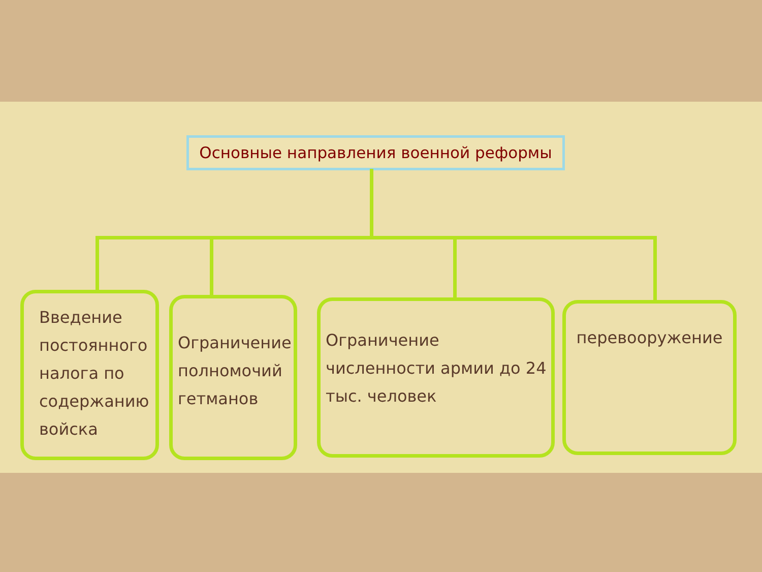Основные направления военной реформы
Введение постоянного налога по содержанию войска
Ограничение полномочий гетманов
Ограничение численности армии до 24 тыс. человек
перевооружение